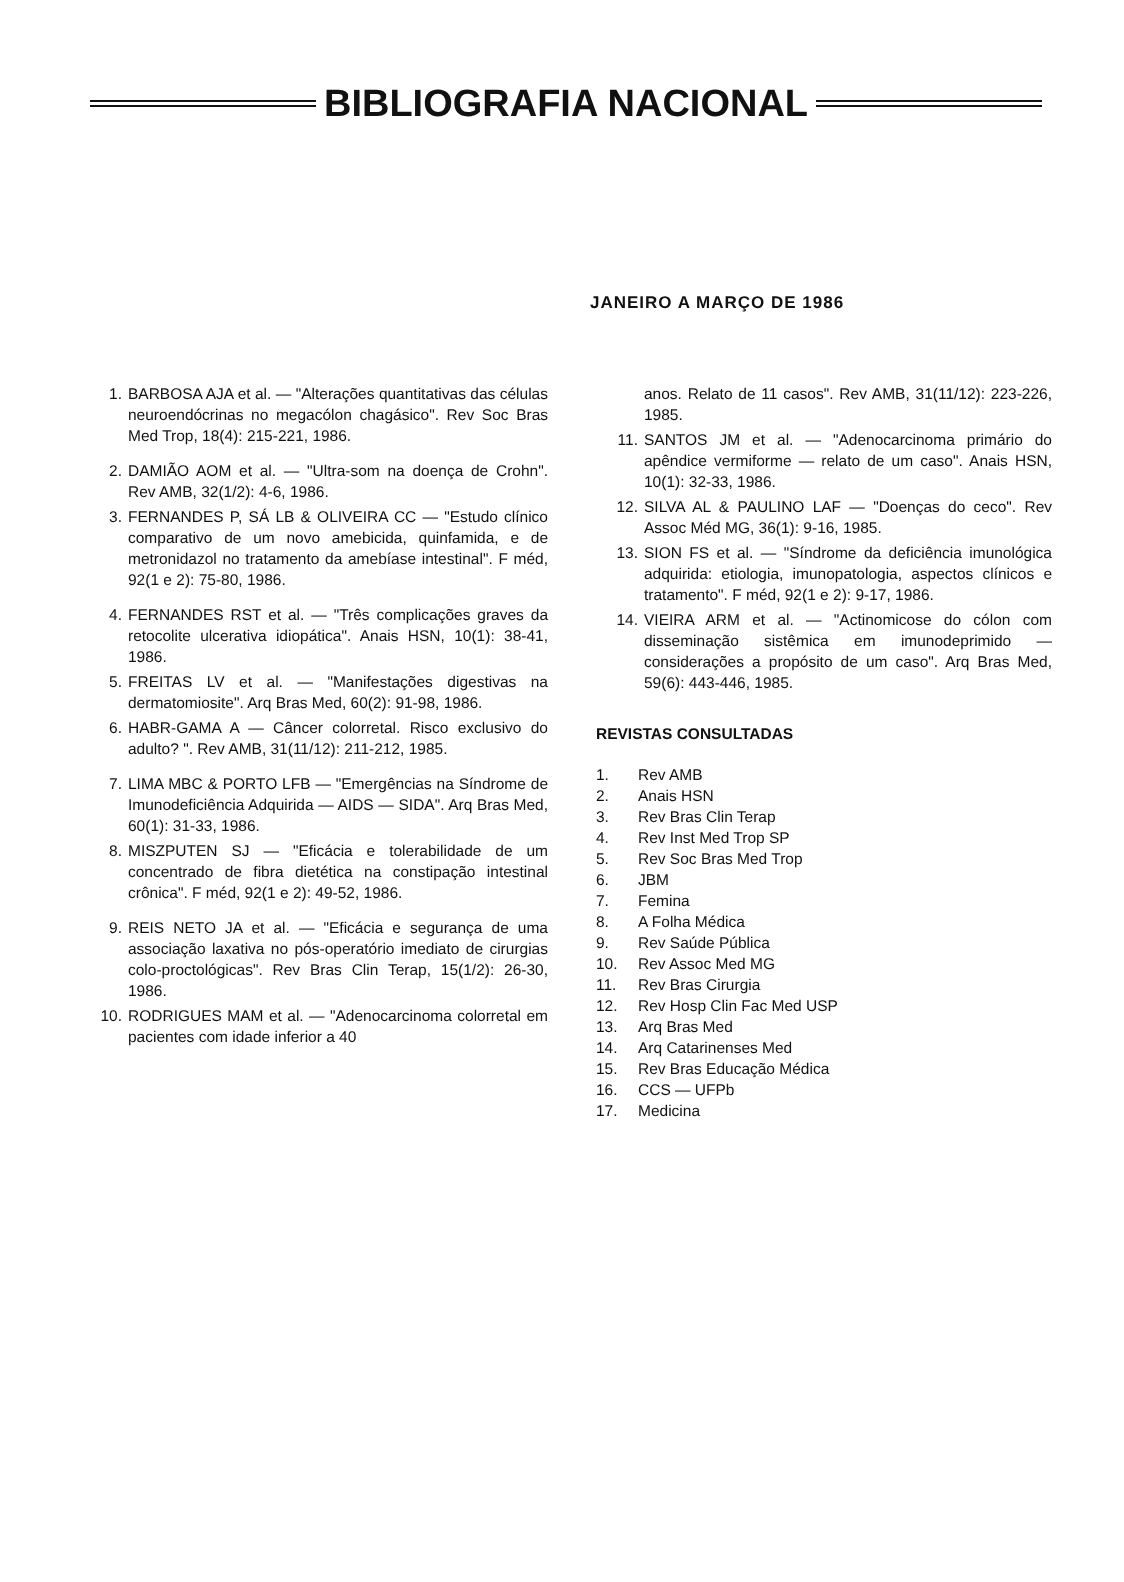BIBLIOGRAFIA NACIONAL
JANEIRO A MARÇO DE 1986
1. BARBOSA AJA et al. — "Alterações quantitativas das células neuroendócrinas no megacólon chagásico". Rev Soc Bras Med Trop, 18(4): 215-221, 1986.
2. DAMIÃO AOM et al. — "Ultra-som na doença de Crohn". Rev AMB, 32(1/2): 4-6, 1986.
3. FERNANDES P, SÁ LB & OLIVEIRA CC — "Estudo clínico comparativo de um novo amebicida, quinfamida, e de metronidazol no tratamento da amebíase intestinal". F méd, 92(1 e 2): 75-80, 1986.
4. FERNANDES RST et al. — "Três complicações graves da retocolite ulcerativa idiopática". Anais HSN, 10(1): 38-41, 1986.
5. FREITAS LV et al. — "Manifestações digestivas na dermatomiosite". Arq Bras Med, 60(2): 91-98, 1986.
6. HABR-GAMA A — Câncer colorretal. Risco exclusivo do adulto? ". Rev AMB, 31(11/12): 211-212, 1985.
7. LIMA MBC & PORTO LFB — "Emergências na Síndrome de Imunodeficiência Adquirida — AIDS — SIDA". Arq Bras Med, 60(1): 31-33, 1986.
8. MISZPUTEN SJ — "Eficácia e tolerabilidade de um concentrado de fibra dietética na constipação intestinal crônica". F méd, 92(1 e 2): 49-52, 1986.
9. REIS NETO JA et al. — "Eficácia e segurança de uma associação laxativa no pós-operatório imediato de cirurgias colo-proctológicas". Rev Bras Clin Terap, 15(1/2): 26-30, 1986.
10. RODRIGUES MAM et al. — "Adenocarcinoma colorretal em pacientes com idade inferior a 40
anos. Relato de 11 casos". Rev AMB, 31(11/12): 223-226, 1985.
11. SANTOS JM et al. — "Adenocarcinoma primário do apêndice vermiforme — relato de um caso". Anais HSN, 10(1): 32-33, 1986.
12. SILVA AL & PAULINO LAF — "Doenças do ceco". Rev Assoc Méd MG, 36(1): 9-16, 1985.
13. SION FS et al. — "Síndrome da deficiência imunológica adquirida: etiologia, imunopatologia, aspectos clínicos e tratamento". F méd, 92(1 e 2): 9-17, 1986.
14. VIEIRA ARM et al. — "Actinomicose do cólon com disseminação sistêmica em imunodeprimido — considerações a propósito de um caso". Arq Bras Med, 59(6): 443-446, 1985.
REVISTAS CONSULTADAS
1. Rev AMB
2. Anais HSN
3. Rev Bras Clin Terap
4. Rev Inst Med Trop SP
5. Rev Soc Bras Med Trop
6. JBM
7. Femina
8. A Folha Médica
9. Rev Saúde Pública
10. Rev Assoc Med MG
11. Rev Bras Cirurgia
12. Rev Hosp Clin Fac Med USP
13. Arq Bras Med
14. Arq Catarinenses Med
15. Rev Bras Educação Médica
16. CCS — UFPb
17. Medicina